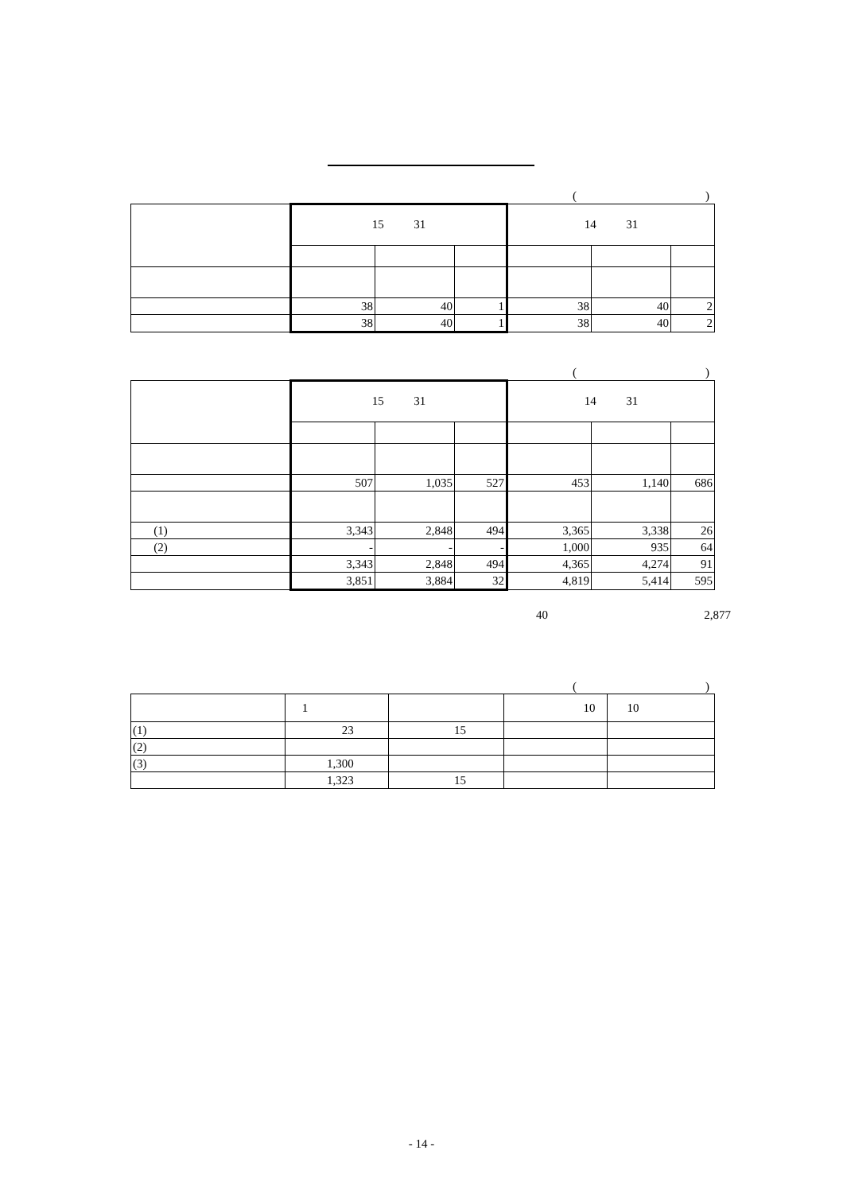()
| | 15 31 | | | 14 31 | | |
| | 38 | 40 | 1 | 38 | 40 | 2 |
| | 38 | 40 | 1 | 38 | 40 | 2 |
()
| | 15 31 | | | 14 31 | | |
| | 507 | 1,035 | 527 | 453 | 1,140 | 686 |
| (1) | 3,343 | 2,848 | 494 | 3,365 | 3,338 | 26 |
| (2) | - | - | - | 1,000 | 935 | 64 |
| | 3,343 | 2,848 | 494 | 4,365 | 4,274 | 91 |
| | 3,851 | 3,884 | 32 | 4,819 | 5,414 | 595 |
40 2,877
()
| | 1 | | 10 | 10 |
| (1) | 23 | 15 | | |
| (2) | | | | |
| (3) | 1,300 | | | |
| | 1,323 | 15 | | |
- 14 -